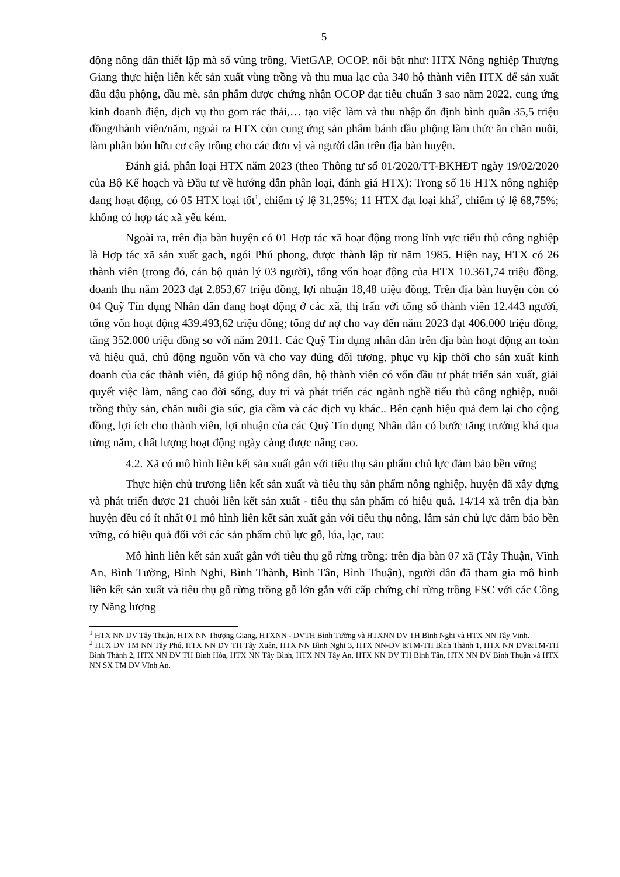5
động nông dân thiết lập mã số vùng trồng, VietGAP, OCOP, nổi bật như: HTX Nông nghiệp Thượng Giang thực hiện liên kết sản xuất vùng trồng và thu mua lạc của 340 hộ thành viên HTX để sản xuất dầu đậu phộng, dầu mè, sản phẩm được chứng nhận OCOP đạt tiêu chuẩn 3 sao năm 2022, cung ứng kinh doanh điện, dịch vụ thu gom rác thải,… tạo việc làm và thu nhập ổn định bình quân 35,5 triệu đồng/thành viên/năm, ngoài ra HTX còn cung ứng sản phẩm bánh dầu phộng làm thức ăn chăn nuôi, làm phân bón hữu cơ cây trồng cho các đơn vị và người dân trên địa bàn huyện.
Đánh giá, phân loại HTX năm 2023 (theo Thông tư số 01/2020/TT-BKHĐT ngày 19/02/2020 của Bộ Kế hoạch và Đầu tư về hướng dẫn phân loại, đánh giá HTX): Trong số 16 HTX nông nghiệp đang hoạt động, có 05 HTX loại tốt<sup>1</sup>, chiếm tỷ lệ 31,25%; 11 HTX đạt loại khá<sup>2</sup>, chiếm tỷ lệ 68,75%; không có hợp tác xã yếu kém.
Ngoài ra, trên địa bàn huyện có 01 Hợp tác xã hoạt động trong lĩnh vực tiểu thủ công nghiệp là Hợp tác xã sản xuất gạch, ngói Phú phong, được thành lập từ năm 1985. Hiện nay, HTX có 26 thành viên (trong đó, cán bộ quản lý 03 người), tổng vốn hoạt động của HTX 10.361,74 triệu đồng, doanh thu năm 2023 đạt 2.853,67 triệu đồng, lợi nhuận 18,48 triệu đồng. Trên địa bàn huyện còn có 04 Quỹ Tín dụng Nhân dân đang hoạt động ở các xã, thị trấn với tổng số thành viên 12.443 người, tổng vốn hoạt động 439.493,62 triệu đồng; tổng dư nợ cho vay đến năm 2023 đạt 406.000 triệu đồng, tăng 352.000 triệu đồng so với năm 2011. Các Quỹ Tín dụng nhân dân trên địa bàn hoạt động an toàn và hiệu quả, chủ động nguồn vốn và cho vay đúng đối tượng, phục vụ kịp thời cho sản xuất kinh doanh của các thành viên, đã giúp hộ nông dân, hộ thành viên có vốn đầu tư phát triển sản xuất, giải quyết việc làm, nâng cao đời sống, duy trì và phát triển các ngành nghề tiểu thủ công nghiệp, nuôi trồng thủy sản, chăn nuôi gia súc, gia cầm và các dịch vụ khác.. Bên cạnh hiệu quả đem lại cho cộng đồng, lợi ích cho thành viên, lợi nhuận của các Quỹ Tín dụng Nhân dân có bước tăng trưởng khá qua từng năm, chất lượng hoạt động ngày càng được nâng cao.
4.2. Xã có mô hình liên kết sản xuất gắn với tiêu thụ sản phẩm chủ lực đảm bảo bền vững
Thực hiện chủ trương liên kết sản xuất và tiêu thụ sản phẩm nông nghiệp, huyện đã xây dựng và phát triển được 21 chuỗi liên kết sản xuất - tiêu thụ sản phẩm có hiệu quả. 14/14 xã trên địa bàn huyện đều có ít nhất 01 mô hình liên kết sản xuất gắn với tiêu thụ nông, lâm sản chủ lực đảm bảo bền vững, có hiệu quả đối với các sản phẩm chủ lực gỗ, lúa, lạc, rau:
Mô hình liên kết sản xuất gắn với tiêu thụ gỗ rừng trồng: trên địa bàn 07 xã (Tây Thuận, Vĩnh An, Bình Tường, Bình Nghi, Bình Thành, Bình Tân, Bình Thuận), người dân đã tham gia mô hình liên kết sản xuất và tiêu thụ gỗ rừng trồng gỗ lớn gắn với cấp chứng chỉ rừng trồng FSC với các Công ty Năng lượng
<sup>1</sup> HTX NN DV Tây Thuận, HTX NN Thượng Giang, HTXNN - DVTH Bình Tường và HTXNN DV TH Bình Nghi và HTX NN Tây Vinh.
<sup>2</sup> HTX DV TM NN Tây Phú, HTX NN DV TH Tây Xuân, HTX NN Bình Nghi 3, HTX NN-DV &TM-TH Bình Thành 1, HTX NN DV&TM-TH Bình Thành 2, HTX NN DV TH Bình Hòa, HTX NN Tây Bình, HTX NN Tây An, HTX NN DV TH Bình Tân, HTX NN DV Bình Thuận và HTX NN SX TM DV Vĩnh An.